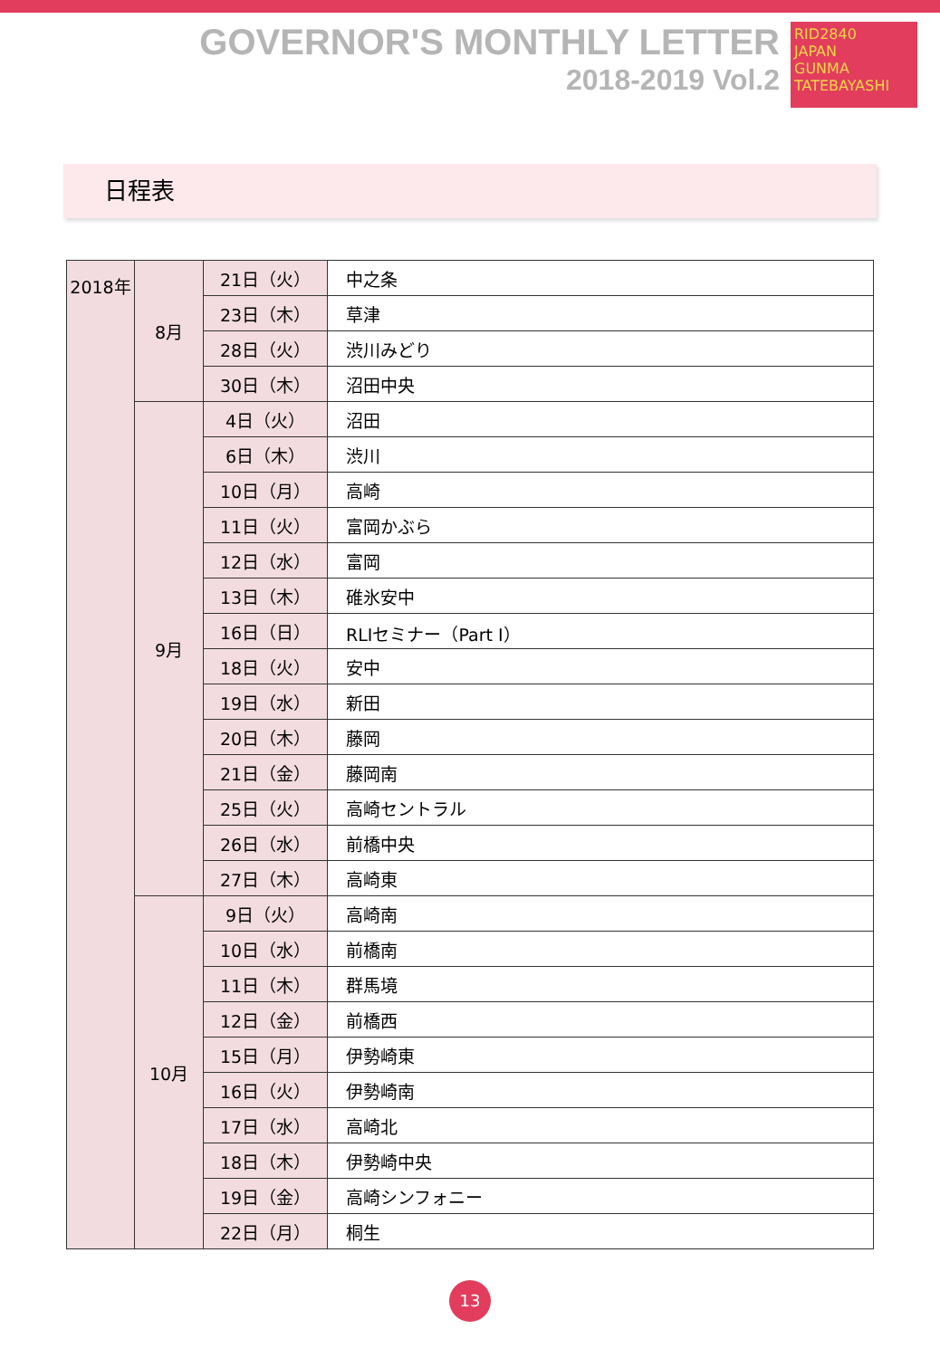GOVERNOR'S MONTHLY LETTER
2018-2019 Vol.2
RID2840
JAPAN
GUNMA TATEBAYASHI
日程表
| 2018年 | 8月 | 21日（火） | 中之条 |
| | | 23日（木） | 草津 |
| | | 28日（火） | 渋川みどり |
| | | 30日（木） | 沼田中央 |
| | 9月 | 4日（火） | 沼田 |
| | | 6日（木） | 渋川 |
| | | 10日（月） | 高崎 |
| | | 11日（火） | 富岡かぶら |
| | | 12日（水） | 富岡 |
| | | 13日（木） | 碓氷安中 |
| | | 16日（日） | RLIセミナー（Part I） |
| | | 18日（火） | 安中 |
| | | 19日（水） | 新田 |
| | | 20日（木） | 藤岡 |
| | | 21日（金） | 藤岡南 |
| | | 25日（火） | 高崎セントラル |
| | | 26日（水） | 前橋中央 |
| | | 27日（木） | 高崎東 |
| | 10月 | 9日（火） | 高崎南 |
| | | 10日（水） | 前橋南 |
| | | 11日（木） | 群馬境 |
| | | 12日（金） | 前橋西 |
| | | 15日（月） | 伊勢崎東 |
| | | 16日（火） | 伊勢崎南 |
| | | 17日（水） | 高崎北 |
| | | 18日（木） | 伊勢崎中央 |
| | | 19日（金） | 高崎シンフォニー |
| | | 22日（月） | 桐生 |
13